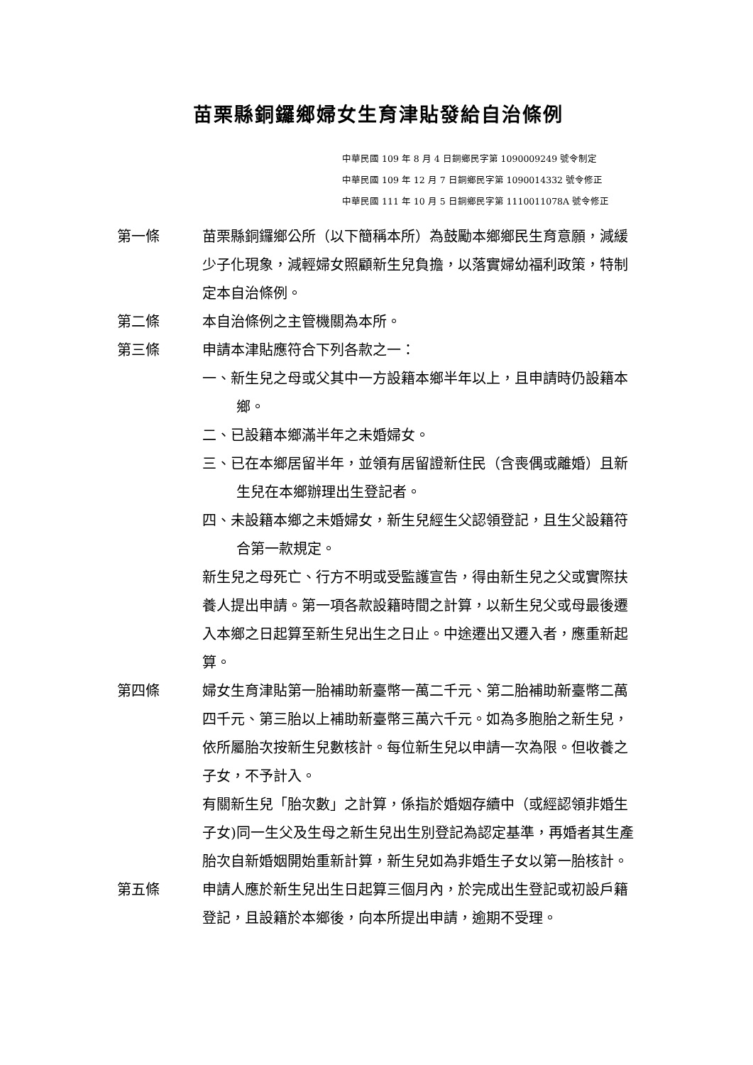苗栗縣銅鑼鄉婦女生育津貼發給自治條例
中華民國 109 年 8 月 4 日銅鄉民字第 1090009249 號令制定
中華民國 109 年 12 月 7 日銅鄉民字第 1090014332 號令修正
中華民國 111 年 10 月 5 日銅鄉民字第 1110011078A 號令修正
第一條 苗栗縣銅鑼鄉公所（以下簡稱本所）為鼓勵本鄉鄉民生育意願，減緩少子化現象，減輕婦女照顧新生兒負擔，以落實婦幼福利政策，特制定本自治條例。
第二條 本自治條例之主管機關為本所。
第三條 申請本津貼應符合下列各款之一：
一、新生兒之母或父其中一方設籍本鄉半年以上，且申請時仍設籍本鄉。
二、已設籍本鄉滿半年之未婚婦女。
三、已在本鄉居留半年，並領有居留證新住民（含喪偶或離婚）且新生兒在本鄉辦理出生登記者。
四、未設籍本鄉之未婚婦女，新生兒經生父認領登記，且生父設籍符合第一款規定。
新生兒之母死亡、行方不明或受監護宣告，得由新生兒之父或實際扶養人提出申請。第一項各款設籍時間之計算，以新生兒父或母最後遷入本鄉之日起算至新生兒出生之日止。中途遷出又遷入者，應重新起算。
第四條 婦女生育津貼第一胎補助新臺幣一萬二千元、第二胎補助新臺幣二萬四千元、第三胎以上補助新臺幣三萬六千元。如為多胞胎之新生兒，依所屬胎次按新生兒數核計。每位新生兒以申請一次為限。但收養之子女，不予計入。
有關新生兒「胎次數」之計算，係指於婚姻存續中（或經認領非婚生子女)同一生父及生母之新生兒出生別登記為認定基準，再婚者其生產胎次自新婚姻開始重新計算，新生兒如為非婚生子女以第一胎核計。
第五條 申請人應於新生兒出生日起算三個月內，於完成出生登記或初設戶籍登記，且設籍於本鄉後，向本所提出申請，逾期不受理。